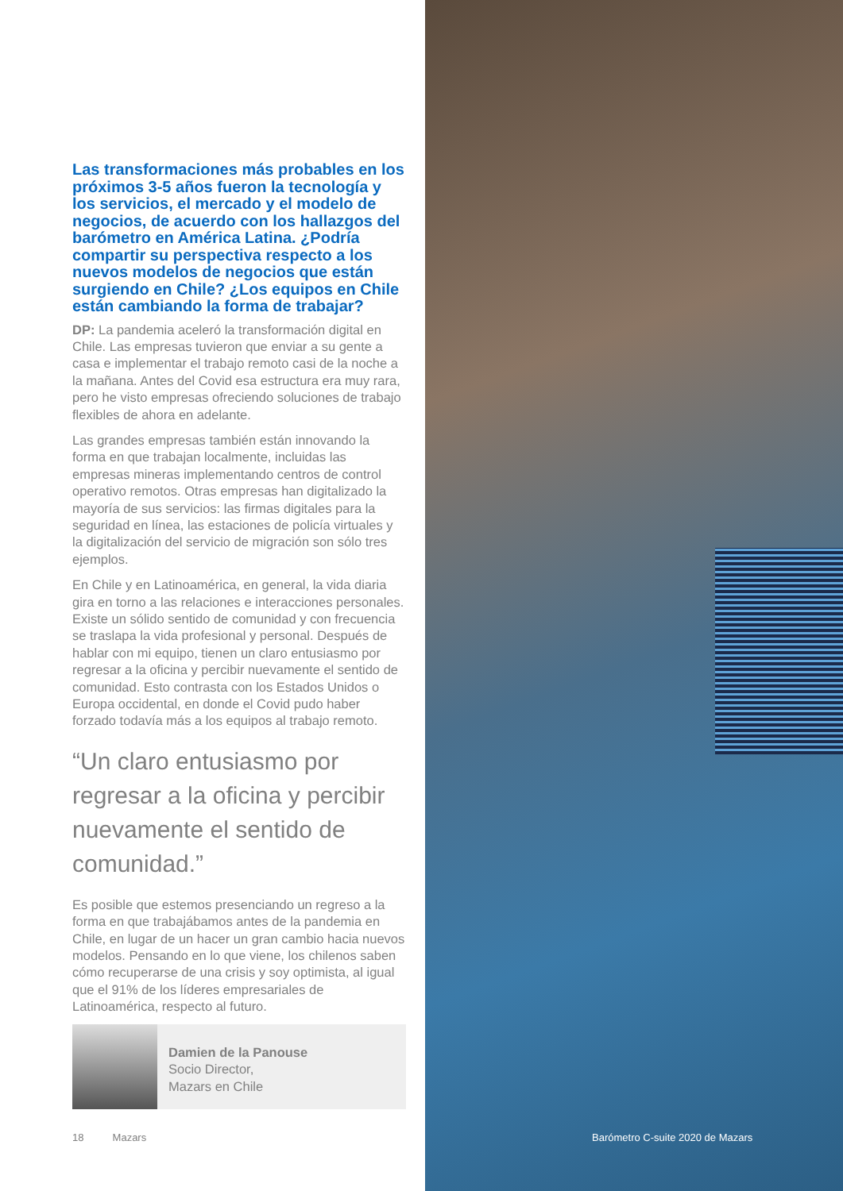Las transformaciones más probables en los próximos 3-5 años fueron la tecnología y los servicios, el mercado y el modelo de negocios, de acuerdo con los hallazgos del barómetro en América Latina. ¿Podría compartir su perspectiva respecto a los nuevos modelos de negocios que están surgiendo en Chile? ¿Los equipos en Chile están cambiando la forma de trabajar?
DP: La pandemia aceleró la transformación digital en Chile. Las empresas tuvieron que enviar a su gente a casa e implementar el trabajo remoto casi de la noche a la mañana. Antes del Covid esa estructura era muy rara, pero he visto empresas ofreciendo soluciones de trabajo flexibles de ahora en adelante.
Las grandes empresas también están innovando la forma en que trabajan localmente, incluidas las empresas mineras implementando centros de control operativo remotos. Otras empresas han digitalizado la mayoría de sus servicios: las firmas digitales para la seguridad en línea, las estaciones de policía virtuales y la digitalización del servicio de migración son sólo tres ejemplos.
En Chile y en Latinoamérica, en general, la vida diaria gira en torno a las relaciones e interacciones personales. Existe un sólido sentido de comunidad y con frecuencia se traslapa la vida profesional y personal. Después de hablar con mi equipo, tienen un claro entusiasmo por regresar a la oficina y percibir nuevamente el sentido de comunidad. Esto contrasta con los Estados Unidos o Europa occidental, en donde el Covid pudo haber forzado todavía más a los equipos al trabajo remoto.
“Un claro entusiasmo por regresar a la oficina y percibir nuevamente el sentido de comunidad.”
Es posible que estemos presenciando un regreso a la forma en que trabajábamos antes de la pandemia en Chile, en lugar de un hacer un gran cambio hacia nuevos modelos. Pensando en lo que viene, los chilenos saben cómo recuperarse de una crisis y soy optimista, al igual que el 91% de los líderes empresariales de Latinoamérica, respecto al futuro.
Damien de la Panouse
Socio Director,
Mazars en Chile
18 Mazars
Barómetro C-suite 2020 de Mazars